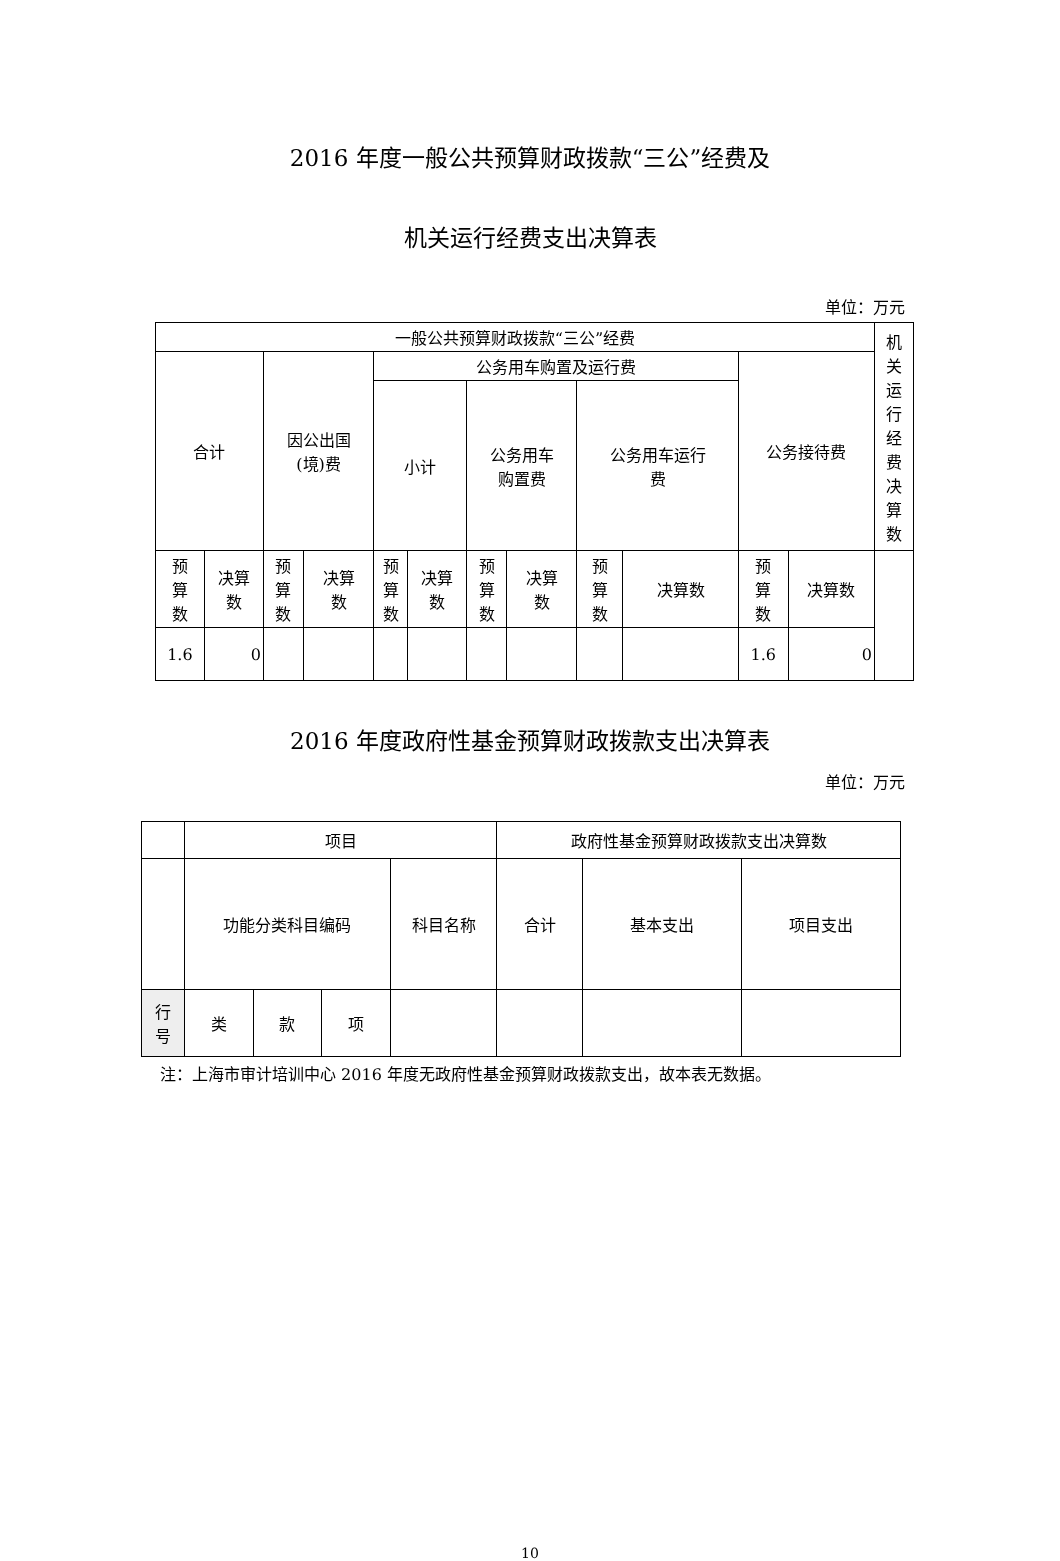2016 年度一般公共预算财政拨款“三公”经费及
机关运行经费支出决算表
单位：万元
| 一般公共预算财政拨款“三公”经费 | | | | | | | | | | | | 机 关 运 行 经 费 决 算 数 |
| --- | --- | --- | --- | --- | --- | --- | --- | --- | --- | --- | --- | --- |
| 合计 | | 因公出国 (境)费 | | 公务用车购置及运行费 | | | | | | 公务接待费 | | |
| | | | | 小计 | | 公务用车 购置费 | | 公务用车运行 费 | | | | |
| 预 算 数 | 决算 数 | 预 算 数 | 决算 数 | 预 算 数 | 决算 数 | 预 算 数 | 决算 数 | 预 算 数 | 决算数 | 预 算 数 | 决算数 | |
| 1.6 | 0 | | | | | | | | | 1.6 | 0 | |
2016 年度政府性基金预算财政拨款支出决算表
单位：万元
| | 项目 | | | | 政府性基金预算财政拨款支出决算数 | | |
| | 功能分类科目编码 | | | 科目名称 | 合计 | 基本支出 | 项目支出 |
| 行 号 | 类 | 款 | 项 | | | | |
注：上海市审计培训中心 2016 年度无政府性基金预算财政拨款支出，故本表无数据。
10